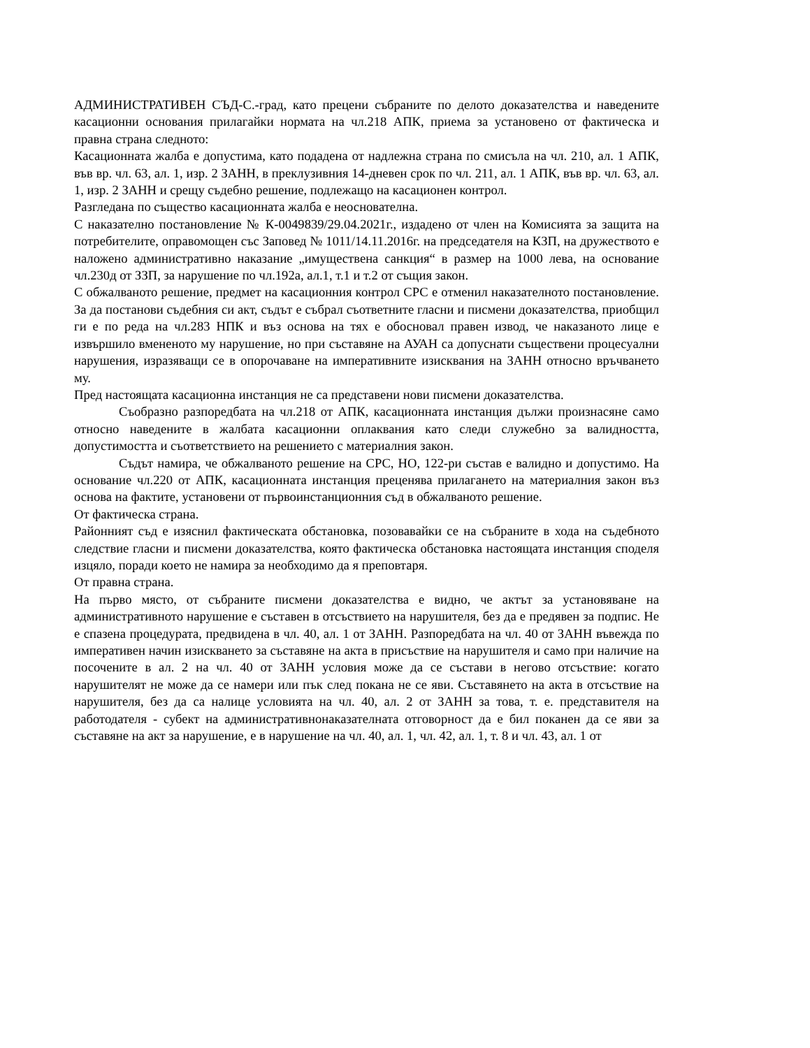АДМИНИСТРАТИВЕН СЪД-С.-град, като прецени събраните по делото доказателства и наведените касационни основания прилагайки нормата на чл.218 АПК, приема за установено от фактическа и правна страна следното:
Касационната жалба е допустима, като подадена от надлежна страна по смисъла на чл. 210, ал. 1 АПК, във вр. чл. 63, ал. 1, изр. 2 ЗАНН, в преклузивния 14-дневен срок по чл. 211, ал. 1 АПК, във вр. чл. 63, ал. 1, изр. 2 ЗАНН и срещу съдебно решение, подлежащо на касационен контрол.
Разгледана по същество касационната жалба е неоснователна.
С наказателно постановление № К-0049839/29.04.2021г., издадено от член на Комисията за защита на потребителите, оправомощен със Заповед № 1011/14.11.2016г. на председателя на КЗП, на дружеството е наложено административно наказание „имуществена санкция“ в размер на 1000 лева, на основание чл.230д от ЗЗП, за нарушение по чл.192а, ал.1, т.1 и т.2 от същия закон.
С обжалваното решение, предмет на касационния контрол СРС е отменил наказателното постановление. За да постанови съдебния си акт, съдът е събрал съответните гласни и писмени доказателства, приобщил ги е по реда на чл.283 НПК и въз основа на тях е обосновал правен извод, че наказаното лице е извършило вмененото му нарушение, но при съставяне на АУАН са допуснати съществени процесуални нарушения, изразяващи се в опорочаване на императивните изисквания на ЗАНН относно връчването му.
Пред настоящата касационна инстанция не са представени нови писмени доказателства.
Съобразно разпоредбата на чл.218 от АПК, касационната инстанция дължи произнасяне само относно наведените в жалбата касационни оплаквания като следи служебно за валидността, допустимостта и съответствието на решението с материалния закон.
Съдът намира, че обжалваното решение на СРС, НО, 122-ри състав е валидно и допустимо. На основание чл.220 от АПК, касационната инстанция преценява прилагането на материалния закон въз основа на фактите, установени от първоинстанционния съд в обжалваното решение.
От фактическа страна.
Районният съд е изяснил фактическата обстановка, позовавайки се на събраните в хода на съдебното следствие гласни и писмени доказателства, която фактическа обстановка настоящата инстанция споделя изцяло, поради което не намира за необходимо да я преповтаря.
От правна страна.
На първо място, от събраните писмени доказателства е видно, че актът за установяване на административното нарушение е съставен в отсъствието на нарушителя, без да е предявен за подпис. Не е спазена процедурата, предвидена в чл. 40, ал. 1 от ЗАНН. Разпоредбата на чл. 40 от ЗАНН въвежда по императивен начин изискването за съставяне на акта в присъствие на нарушителя и само при наличие на посочените в ал. 2 на чл. 40 от ЗАНН условия може да се състави в негово отсъствие: когато нарушителят не може да се намери или пък след покана не се яви. Съставянето на акта в отсъствие на нарушителя, без да са налице условията на чл. 40, ал. 2 от ЗАНН за това, т. е. представителя на работодателя - субект на административнонаказателната отговорност да е бил поканен да се яви за съставяне на акт за нарушение, е в нарушение на чл. 40, ал. 1, чл. 42, ал. 1, т. 8 и чл. 43, ал. 1 от